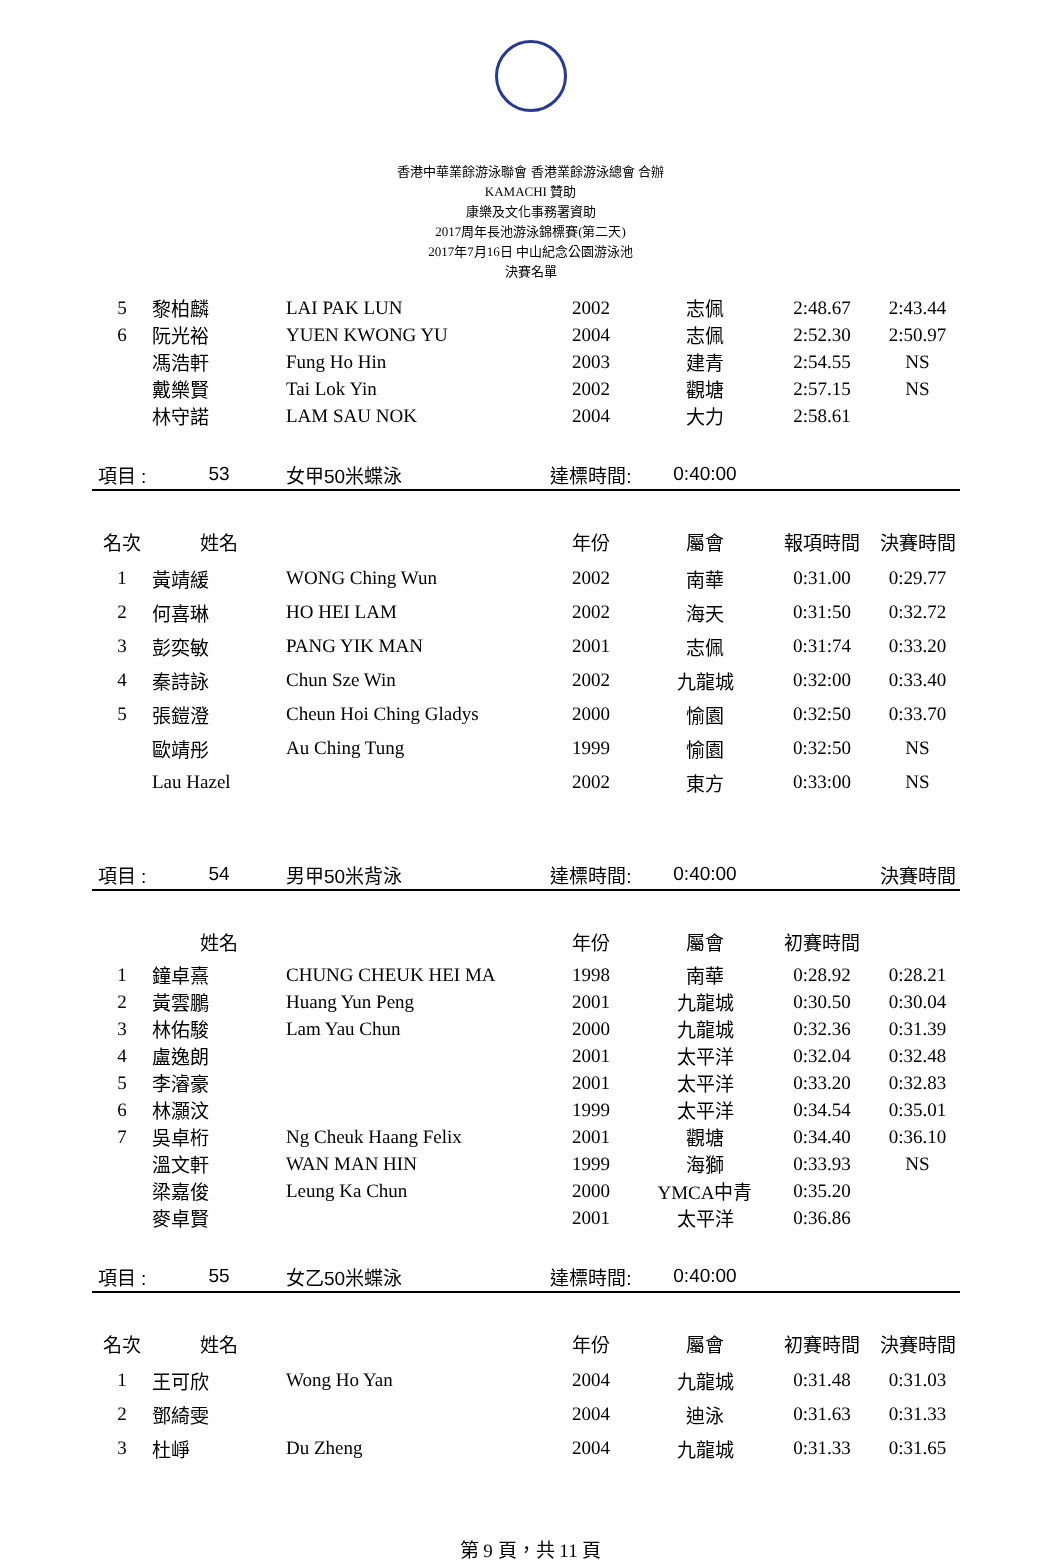香港中華業餘游泳聯會 香港業餘游泳總會 合辦
KAMACHI 贊助
康樂及文化事務署資助
2017周年長池游泳錦標賽(第二天)
2017年7月16日 中山紀念公園游泳池
決賽名單
| 5 | 黎柏麟 | LAI PAK LUN | 2002 | 志佩 | 2:48.67 | 2:43.44 |
| 6 | 阮光裕 | YUEN KWONG YU | 2004 | 志佩 | 2:52.30 | 2:50.97 |
| | 馮浩軒 | Fung Ho Hin | 2003 | 建青 | 2:54.55 | NS |
| | 戴樂賢 | Tai Lok Yin | 2002 | 觀塘 | 2:57.15 | NS |
| | 林守諾 | LAM SAU NOK | 2004 | 大力 | 2:58.61 | |
| 項目 : | 53 | 女甲50米蝶泳 | 達標時間: | 0:40:00 | | |
| 名次 | 姓名 | | 年份 | 屬會 | 報項時間 | 決賽時間 |
| 1 | 黃靖緩 | WONG Ching Wun | 2002 | 南華 | 0:31.00 | 0:29.77 |
| 2 | 何喜琳 | HO HEI LAM | 2002 | 海天 | 0:31:50 | 0:32.72 |
| 3 | 彭奕敏 | PANG YIK MAN | 2001 | 志佩 | 0:31:74 | 0:33.20 |
| 4 | 秦詩詠 | Chun Sze Win | 2002 | 九龍城 | 0:32:00 | 0:33.40 |
| 5 | 張鎧澄 | Cheun Hoi Ching Gladys | 2000 | 愉園 | 0:32:50 | 0:33.70 |
| | 歐靖彤 | Au Ching Tung | 1999 | 愉園 | 0:32:50 | NS |
| | Lau Hazel | | 2002 | 東方 | 0:33:00 | NS |
| 項目 : | 54 | 男甲50米背泳 | 達標時間: | 0:40:00 | | 決賽時間 |
| | 姓名 | | 年份 | 屬會 | 初賽時間 | |
| 1 | 鐘卓熹 | CHUNG CHEUK HEI MA | 1998 | 南華 | 0:28.92 | 0:28.21 |
| 2 | 黃雲鵬 | Huang Yun Peng | 2001 | 九龍城 | 0:30.50 | 0:30.04 |
| 3 | 林佑駿 | Lam Yau Chun | 2000 | 九龍城 | 0:32.36 | 0:31.39 |
| 4 | 盧逸朗 | | 2001 | 太平洋 | 0:32.04 | 0:32.48 |
| 5 | 李濬豪 | | 2001 | 太平洋 | 0:33.20 | 0:32.83 |
| 6 | 林灝汶 | | 1999 | 太平洋 | 0:34.54 | 0:35.01 |
| 7 | 吳卓桁 | Ng Cheuk Haang Felix | 2001 | 觀塘 | 0:34.40 | 0:36.10 |
| | 溫文軒 | WAN MAN HIN | 1999 | 海獅 | 0:33.93 | NS |
| | 梁嘉俊 | Leung Ka Chun | 2000 | YMCA中青 | 0:35.20 | |
| | 麥卓賢 | | 2001 | 太平洋 | 0:36.86 | |
| 項目 : | 55 | 女乙50米蝶泳 | 達標時間: | 0:40:00 | | |
| 名次 | 姓名 | | 年份 | 屬會 | 初賽時間 | 決賽時間 |
| 1 | 王可欣 | Wong Ho Yan | 2004 | 九龍城 | 0:31.48 | 0:31.03 |
| 2 | 鄧綺雯 | | 2004 | 迪泳 | 0:31.63 | 0:31.33 |
| 3 | 杜崢 | Du Zheng | 2004 | 九龍城 | 0:31.33 | 0:31.65 |
第 9 頁，共 11 頁